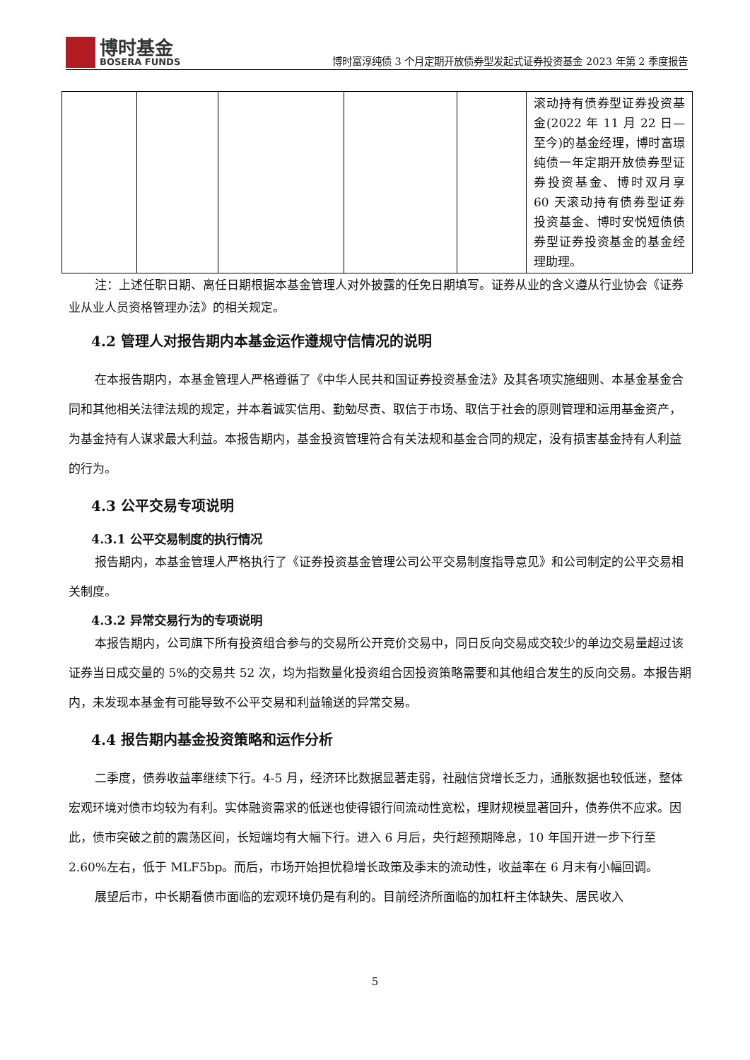博时基金
BOSERA FUNDS
博时富淳纯债 3 个月定期开放债券型发起式证券投资基金 2023 年第 2 季度报告
| | | | | | 滚动持有债券型证券投资基金(2022 年 11 月 22 日—至今)的基金经理，博时富璟纯债一年定期开放债券型证券投资基金、博时双月享 60 天滚动持有债券型证券投资基金、博时安悦短债债券型证券投资基金的基金经理助理。 |
注：上述任职日期、离任日期根据本基金管理人对外披露的任免日期填写。证券从业的含义遵从行业协会《证券业从业人员资格管理办法》的相关规定。
4.2 管理人对报告期内本基金运作遵规守信情况的说明
在本报告期内，本基金管理人严格遵循了《中华人民共和国证券投资基金法》及其各项实施细则、本基金基金合同和其他相关法律法规的规定，并本着诚实信用、勤勉尽责、取信于市场、取信于社会的原则管理和运用基金资产，为基金持有人谋求最大利益。本报告期内，基金投资管理符合有关法规和基金合同的规定，没有损害基金持有人利益的行为。
4.3 公平交易专项说明
4.3.1 公平交易制度的执行情况
报告期内，本基金管理人严格执行了《证券投资基金管理公司公平交易制度指导意见》和公司制定的公平交易相关制度。
4.3.2 异常交易行为的专项说明
本报告期内，公司旗下所有投资组合参与的交易所公开竞价交易中，同日反向交易成交较少的单边交易量超过该证券当日成交量的 5%的交易共 52 次，均为指数量化投资组合因投资策略需要和其他组合发生的反向交易。本报告期内，未发现本基金有可能导致不公平交易和利益输送的异常交易。
4.4 报告期内基金投资策略和运作分析
二季度，债券收益率继续下行。4-5 月，经济环比数据显著走弱，社融信贷增长乏力，通胀数据也较低迷，整体宏观环境对债市均较为有利。实体融资需求的低迷也使得银行间流动性宽松，理财规模显著回升，债券供不应求。因此，债市突破之前的震荡区间，长短端均有大幅下行。进入 6 月后，央行超预期降息，10 年国开进一步下行至 2.60%左右，低于 MLF5bp。而后，市场开始担忧稳增长政策及季末的流动性，收益率在 6 月末有小幅回调。
展望后市，中长期看债市面临的宏观环境仍是有利的。目前经济所面临的加杠杆主体缺失、居民收入
5